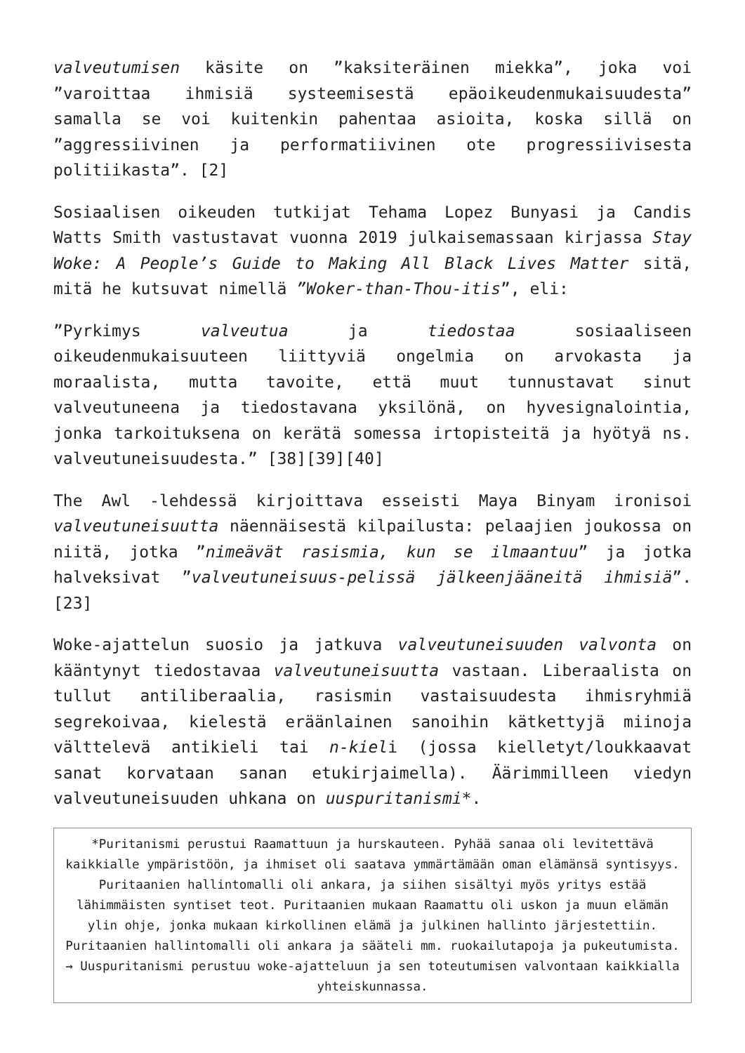valveutumisen käsite on ”kaksiteräinen miekka”, joka voi ”varoittaa ihmisiä systeemisestä epäoikeudenmukaisuudesta” samalla se voi kuitenkin pahentaa asioita, koska sillä on ”aggressiivinen ja performatiivinen ote progressiivisesta politiikasta”. [2]
Sosiaalisen oikeuden tutkijat Tehama Lopez Bunyasi ja Candis Watts Smith vastustavat vuonna 2019 julkaisemassaan kirjassa Stay Woke: A People’s Guide to Making All Black Lives Matter sitä, mitä he kutsuvat nimellä ”Woker-than-Thou-itis”, eli:
”Pyrkimys valveutua ja tiedostaa sosiaaliseen oikeudenmukaisuuteen liittyviä ongelmia on arvokasta ja moraalista, mutta tavoite, että muut tunnustavat sinut valveutuneena ja tiedostavana yksilönä, on hyvesignalointia, jonka tarkoituksena on kerätä somessa irtopisteitä ja hyötyä ns. valveutuneisuudesta.” [38][39][40]
The Awl -lehdessä kirjoittava esseisti Maya Binyam ironisoi valveutuneisuutta näennäisestä kilpailusta: pelaajien joukossa on niitä, jotka ”nimeävät rasismia, kun se ilmaantuu” ja jotka halveksivat ”valveutuneisuus-pelissä jälkeenjääneitä ihmisiä”.[23]
Woke-ajattelun suosio ja jatkuva valveutuneisuuden valvonta on kääntynyt tiedostavaa valveutuneisuutta vastaan. Liberaalista on tullut antiliberaalia, rasismin vastaisuudesta ihmisryhmiä segrekoivaa, kielestä eräänlainen sanoihin kätkettyjä miinoja välttelevä antikieli tai n-kieli (jossa kielletyt/loukkaavat sanat korvataan sanan etukirjaimella). Äärimmilleen viedyn valveutuneisuuden uhkana on uuspuritanismi*.
*Puritanismi perustui Raamattuun ja hurskauteen. Pyhää sanaa oli levitettävä kaikkialle ympäristöön, ja ihmiset oli saatava ymmärtämään oman elämänsä syntisyys. Puritaanien hallintomalli oli ankara, ja siihen sisältyi myös yritys estää lähimmäisten syntiset teot. Puritaanien mukaan Raamattu oli uskon ja muun elämän ylin ohje, jonka mukaan kirkollinen elämä ja julkinen hallinto järjestettiin. Puritaanien hallintomalli oli ankara ja sääteli mm. ruokailutapoja ja pukeutumista. → Uuspuritanismi perustuu woke-ajatteluun ja sen toteutumisen valvontaan kaikkialla yhteiskunnassa.